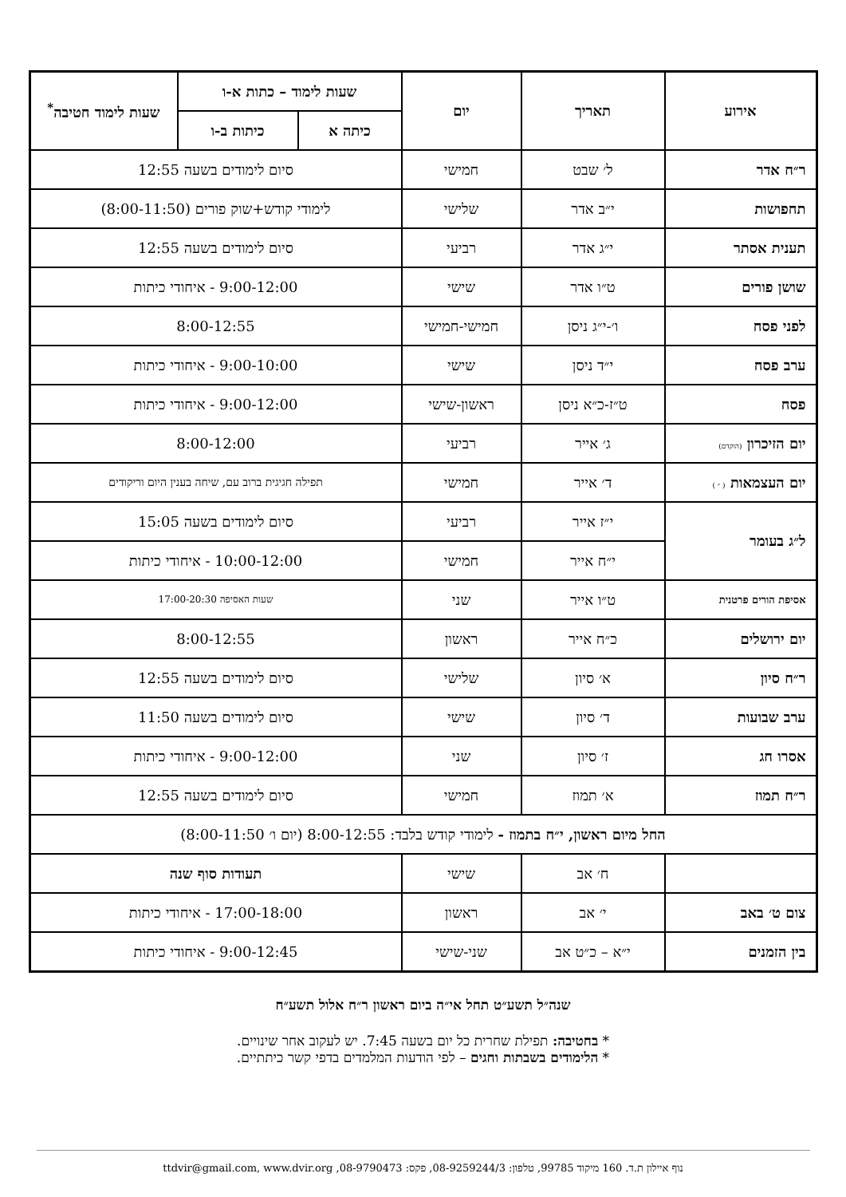| אירוע | תאריך | יום | שעות לימוד – כתות א-ו | | שעות לימוד חטיבה<sup>*</sup> |
| --- | --- | --- | --- | --- | --- |
| | | | כיתה א | כיתות ב-ו | |
| ר״ח אדר | ל׳ שבט | חמישי | סיום לימודים בשעה 12:55 | | |
| תחפושות | י״ב אדר | שלישי | לימודי קודש+שוק פורים (8:00-11:50) | | |
| תענית אסתר | י״ג אדר | רביעי | סיום לימודים בשעה 12:55 | | |
| שושן פורים | ט״ו אדר | שישי | 9:00-12:00 - איחודי כיתות | | |
| לפני פסח | ו׳-י״ג ניסן | חמישי-חמישי | 8:00-12:55 | | |
| ערב פסח | י״ד ניסן | שישי | 9:00-10:00 - איחודי כיתות | | |
| פסח | ט״ז-כ״א ניסן | ראשון-שישי | 9:00-12:00 - איחודי כיתות | | |
| יום הזיכרון (הוקדם) | ג׳ אייר | רביעי | 8:00-12:00 | | |
| יום העצמאות ( ״ ) | ד׳ אייר | חמישי | תפילה חגיגית ברוב עם, שיחה בענין היום וריקודים | | |
| ל״ג בעומר | י״ז אייר | רביעי | סיום לימודים בשעה 15:05 | | |
| | י״ח אייר | חמישי | 10:00-12:00 - איחודי כיתות | | |
| אסיפת הורים פרטנית | ט״ו אייר | שני | שעות האסיפה 17:00-20:30 | | |
| יום ירושלים | כ״ח אייר | ראשון | 8:00-12:55 | | |
| ר״ח סיון | א׳ סיון | שלישי | סיום לימודים בשעה 12:55 | | |
| ערב שבועות | ד׳ סיון | שישי | סיום לימודים בשעה 11:50 | | |
| אסרו חג | ז׳ סיון | שני | 9:00-12:00 - איחודי כיתות | | |
| ר״ח תמוז | א׳ תמוז | חמישי | סיום לימודים בשעה 12:55 | | |
| החל מיום ראשון, י״ח בתמוז - לימודי קודש בלבד: 8:00-12:55 (יום ו׳ 8:00-11:50) | | | | | |
| | ח׳ אב | שישי | תעודות סוף שנה | | |
| צום ט׳ באב | י׳ אב | ראשון | 17:00-18:00 - איחודי כיתות | | |
| בין הזמנים | י״א – כ״ט אב | שני-שישי | 9:00-12:45 - איחודי כיתות | | |
שנה״ל תשע״ט תחל אי״ה ביום ראשון ר״ח אלול תשע״ח
* בחטיבה: תפילת שחרית כל יום בשעה 7:45. יש לעקוב אחר שינויים.
* הלימודים בשבתות וחגים – לפי הודעות המלמדים בדפי קשר כיתתיים.
נוף איילון ת.ד. 160 מיקוד 99785, טלפון: 08-9259244/3, פקס: 08-9790473, ttdvir@gmail.com, www.dvir.org